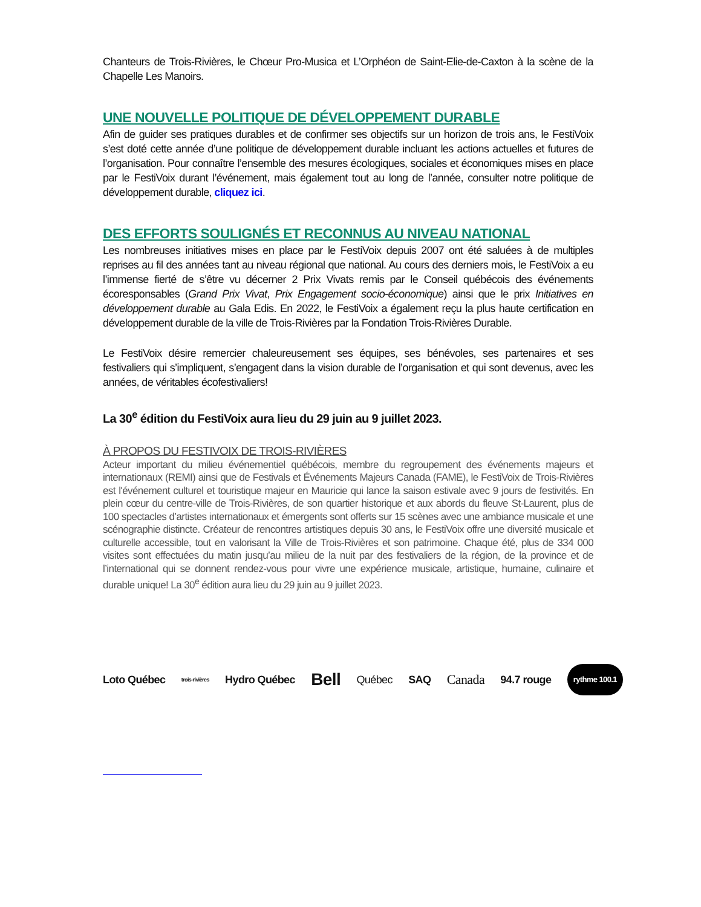Chanteurs de Trois-Rivières, le Chœur Pro-Musica et L’Orphéon de Saint-Elie-de-Caxton à la scène de la Chapelle Les Manoirs.
UNE NOUVELLE POLITIQUE DE DÉVELOPPEMENT DURABLE
Afin de guider ses pratiques durables et de confirmer ses objectifs sur un horizon de trois ans, le FestiVoix s’est doté cette année d’une politique de développement durable incluant les actions actuelles et futures de l’organisation. Pour connaître l’ensemble des mesures écologiques, sociales et économiques mises en place par le FestiVoix durant l’événement, mais également tout au long de l’année, consulter notre politique de développement durable, cliquez ici.
DES EFFORTS SOULIGNÉS ET RECONNUS AU NIVEAU NATIONAL
Les nombreuses initiatives mises en place par le FestiVoix depuis 2007 ont été saluées à de multiples reprises au fil des années tant au niveau régional que national. Au cours des derniers mois, le FestiVoix a eu l’immense fierté de s’être vu décerner 2 Prix Vivats remis par le Conseil québécois des événements écoresponsables (Grand Prix Vivat, Prix Engagement socio-économique) ainsi que le prix Initiatives en développement durable au Gala Edis. En 2022, le FestiVoix a également reçu la plus haute certification en développement durable de la ville de Trois-Rivières par la Fondation Trois-Rivières Durable.
Le FestiVoix désire remercier chaleureusement ses équipes, ses bénévoles, ses partenaires et ses festivaliers qui s’impliquent, s’engagent dans la vision durable de l’organisation et qui sont devenus, avec les années, de véritables écofestivaliers!
La 30<sup>e</sup> édition du FestiVoix aura lieu du 29 juin au 9 juillet 2023.
À PROPOS DU FESTIVOIX DE TROIS-RIVIÈRES
Acteur important du milieu événementiel québécois, membre du regroupement des événements majeurs et internationaux (REMI) ainsi que de Festivals et Événements Majeurs Canada (FAME), le FestiVoix de Trois-Rivières est l'événement culturel et touristique majeur en Mauricie qui lance la saison estivale avec 9 jours de festivités. En plein cœur du centre-ville de Trois-Rivières, de son quartier historique et aux abords du fleuve St-Laurent, plus de 100 spectacles d’artistes internationaux et émergents sont offerts sur 15 scènes avec une ambiance musicale et une scénographie distincte. Créateur de rencontres artistiques depuis 30 ans, le FestiVoix offre une diversité musicale et culturelle accessible, tout en valorisant la Ville de Trois-Rivières et son patrimoine. Chaque été, plus de 334 000 visites sont effectuées du matin jusqu’au milieu de la nuit par des festivaliers de la région, de la province et de l’international qui se donnent rendez-vous pour vivre une expérience musicale, artistique, humaine, culinaire et durable unique! La 30<sup>e</sup> édition aura lieu du 29 juin au 9 juillet 2023.
Loto Québec trois-rivières Hydro Québec Bell Québec SAQ Canada 94.7 rouge rythme 100.1